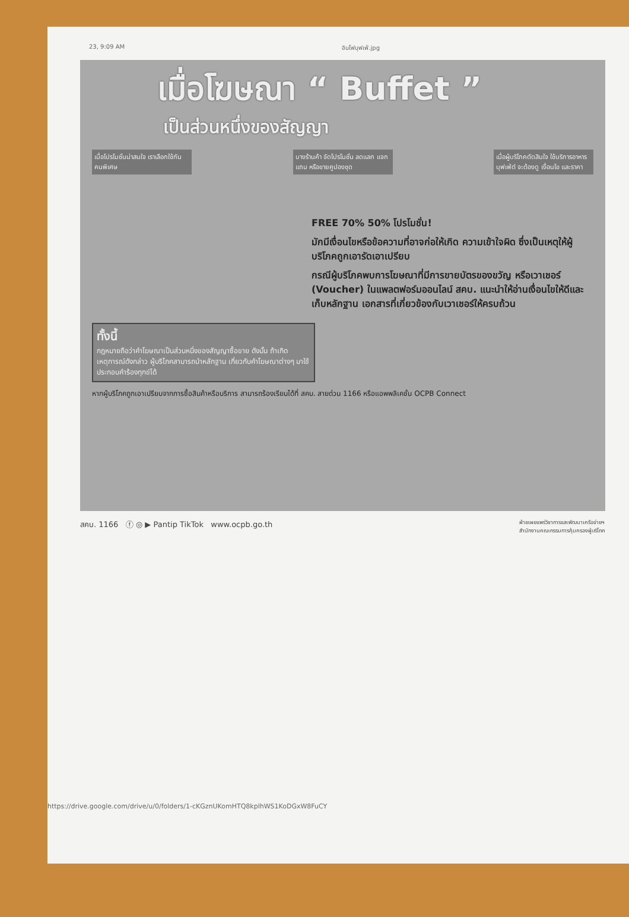23, 9:09 AM อินโฟบุฟเฟ่.jpg
เมื่อโฆษณา “ Buffet ”
เป็นส่วนหนึ่งของสัญญา
เมื่อโปรโมชั่นน่าสนใจ เราเลือกใช้กันคนพิเศษ
บางร้านค้า จัดโปรโมชั่น ลดแลก แจกแถม หรือขายคูปองชุด
เมื่อผู้บริโภคตัดสินใจ ใช้บริการอาหารบุฟเฟ่ต์ จะต้องดู เงื่อนไข และราคา
FREE 70% 50% โปรโมชั่น!
มักมีเงื่อนไขหรือข้อความที่อาจก่อให้เกิด ความเข้าใจผิด ซึ่งเป็นเหตุให้ผู้บริโภคถูกเอารัดเอาเปรียบ
กรณีผู้บริโภคพบการโฆษณาที่มีการขายบัตรของขวัญ หรือเวาเชอร์ (Voucher) ในแพลตฟอร์มออนไลน์ สคบ. แนะนำให้อ่านเงื่อนไขให้ดีและเก็บหลักฐาน เอกสารที่เกี่ยวข้องกับเวาเชอร์ให้ครบถ้วน
ทั้งนี้
กฎหมายถือว่าคำโฆษณาเป็นส่วนหนึ่งของสัญญาซื้อขาย ดังนั้น ถ้าเกิดเหตุการณ์ดังกล่าว ผู้บริโภคสามารถนำหลักฐาน เกี่ยวกับคำโฆษณาต่างๆ มาใช้ประกอบคำร้องทุกข์ได้
หากผู้บริโภคถูกเอาเปรียบจากการซื้อสินค้าหรือบริการ สามารถร้องเรียนได้ที่ สคบ. สายด่วน 1166 หรือแอพพลิเคชั่น OCPB Connect
สคบ. 1166 ⓕ ◎ ▶ Pantip TikTok www.ocpb.go.th ฝ่ายเผยแพร่วิชาการและพัฒนาเครือข่ายฯ
สำนักงานคณะกรรมการคุ้มครองผู้บริโภค
https://drive.google.com/drive/u/0/folders/1-cKGznUKomHTQ8kplhWS1KoDGxW8FuCY